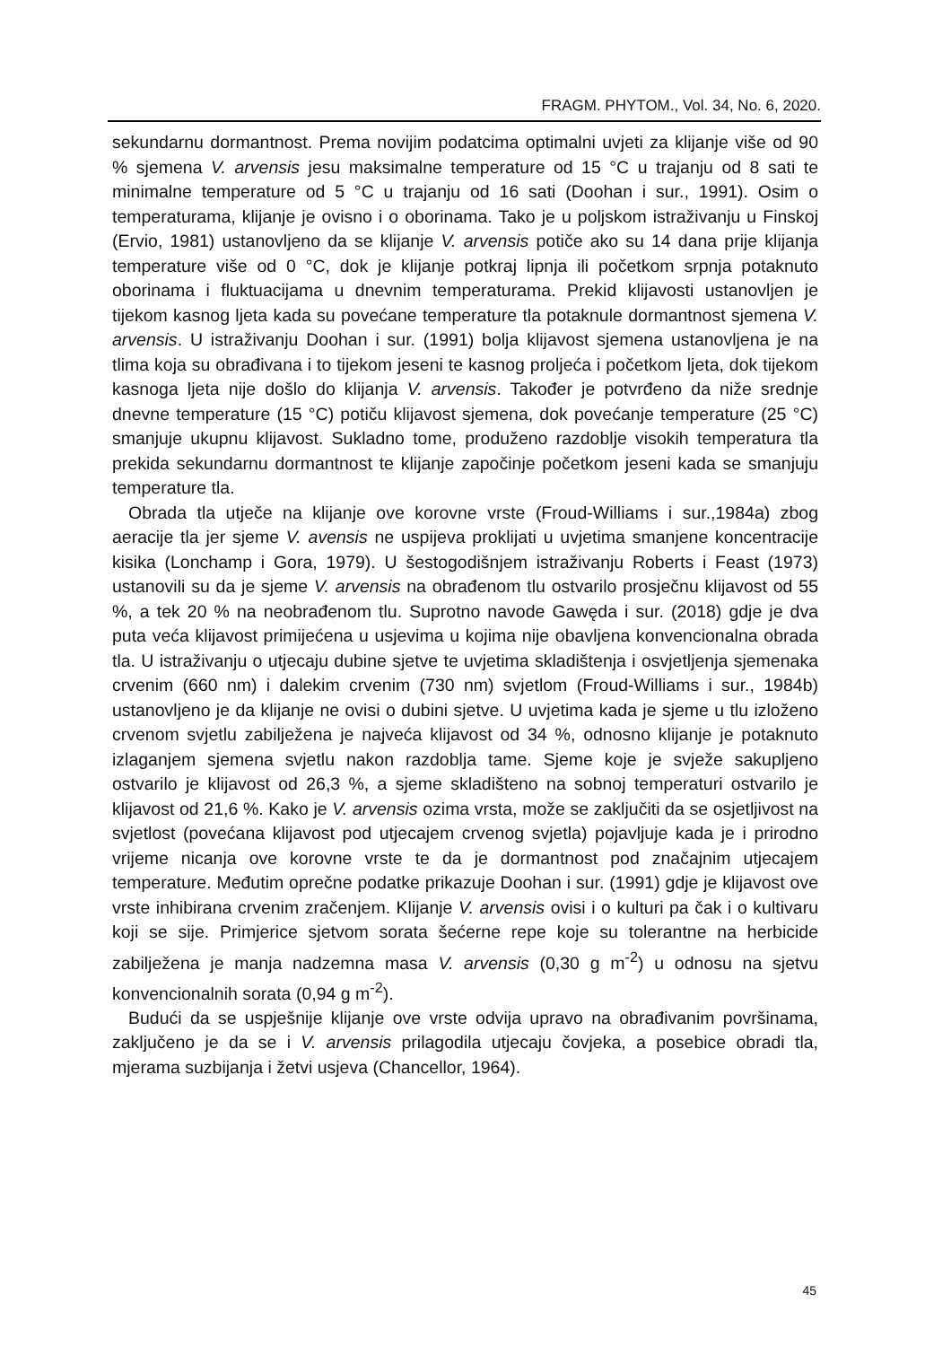FRAGM. PHYTOM., Vol. 34, No. 6, 2020.
sekundarnu dormantnost. Prema novijim podatcima optimalni uvjeti za klijanje više od 90 % sjemena V. arvensis jesu maksimalne temperature od 15 °C u trajanju od 8 sati te minimalne temperature od 5 °C u trajanju od 16 sati (Doohan i sur., 1991). Osim o temperaturama, klijanje je ovisno i o oborinama. Tako je u poljskom istraživanju u Finskoj (Ervio, 1981) ustanovljeno da se klijanje V. arvensis potiče ako su 14 dana prije klijanja temperature više od 0 °C, dok je klijanje potkraj lipnja ili početkom srpnja potaknuto oborinama i fluktuacijama u dnevnim temperaturama. Prekid klijavosti ustanovljen je tijekom kasnog ljeta kada su povećane temperature tla potaknule dormantnost sjemena V. arvensis. U istraživanju Doohan i sur. (1991) bolja klijavost sjemena ustanovljena je na tlima koja su obrađivana i to tijekom jeseni te kasnog proljeća i početkom ljeta, dok tijekom kasnoga ljeta nije došlo do klijanja V. arvensis. Također je potvrđeno da niže srednje dnevne temperature (15 °C) potiču klijavost sjemena, dok povećanje temperature (25 °C) smanjuje ukupnu klijavost. Sukladno tome, produženo razdoblje visokih temperatura tla prekida sekundarnu dormantnost te klijanje započinje početkom jeseni kada se smanjuju temperature tla.
Obrada tla utječe na klijanje ove korovne vrste (Froud-Williams i sur.,1984a) zbog aeracije tla jer sjeme V. avensis ne uspijeva proklijati u uvjetima smanjene koncentracije kisika (Lonchamp i Gora, 1979). U šestogodišnjem istraživanju Roberts i Feast (1973) ustanovili su da je sjeme V. arvensis na obrađenom tlu ostvarilo prosječnu klijavost od 55 %, a tek 20 % na neobrađenom tlu. Suprotno navode Gawęda i sur. (2018) gdje je dva puta veća klijavost primijećena u usjevima u kojima nije obavljena konvencionalna obrada tla. U istraživanju o utjecaju dubine sjetve te uvjetima skladištenja i osvjetljenja sjemenaka crvenim (660 nm) i dalekim crvenim (730 nm) svjetlom (Froud-Williams i sur., 1984b) ustanovljeno je da klijanje ne ovisi o dubini sjetve. U uvjetima kada je sjeme u tlu izloženo crvenom svjetlu zabilježena je najveća klijavost od 34 %, odnosno klijanje je potaknuto izlaganjem sjemena svjetlu nakon razdoblja tame. Sjeme koje je svježe sakupljeno ostvarilo je klijavost od 26,3 %, a sjeme skladišteno na sobnoj temperaturi ostvarilo je klijavost od 21,6 %. Kako je V. arvensis ozima vrsta, može se zaključiti da se osjetljivost na svjetlost (povećana klijavost pod utjecajem crvenog svjetla) pojavljuje kada je i prirodno vrijeme nicanja ove korovne vrste te da je dormantnost pod značajnim utjecajem temperature. Međutim oprečne podatke prikazuje Doohan i sur. (1991) gdje je klijavost ove vrste inhibirana crvenim zračenjem. Klijanje V. arvensis ovisi i o kulturi pa čak i o kultivaru koji se sije. Primjerice sjetvom sorata šećerne repe koje su tolerantne na herbicide zabilježena je manja nadzemna masa V. arvensis (0,30 g m<sup>-2</sup>) u odnosu na sjetvu konvencionalnih sorata (0,94 g m<sup>-2</sup>).
Budući da se uspješnije klijanje ove vrste odvija upravo na obrađivanim površinama, zaključeno je da se i V. arvensis prilagodila utjecaju čovjeka, a posebice obradi tla, mjerama suzbijanja i žetvi usjeva (Chancellor, 1964).
45